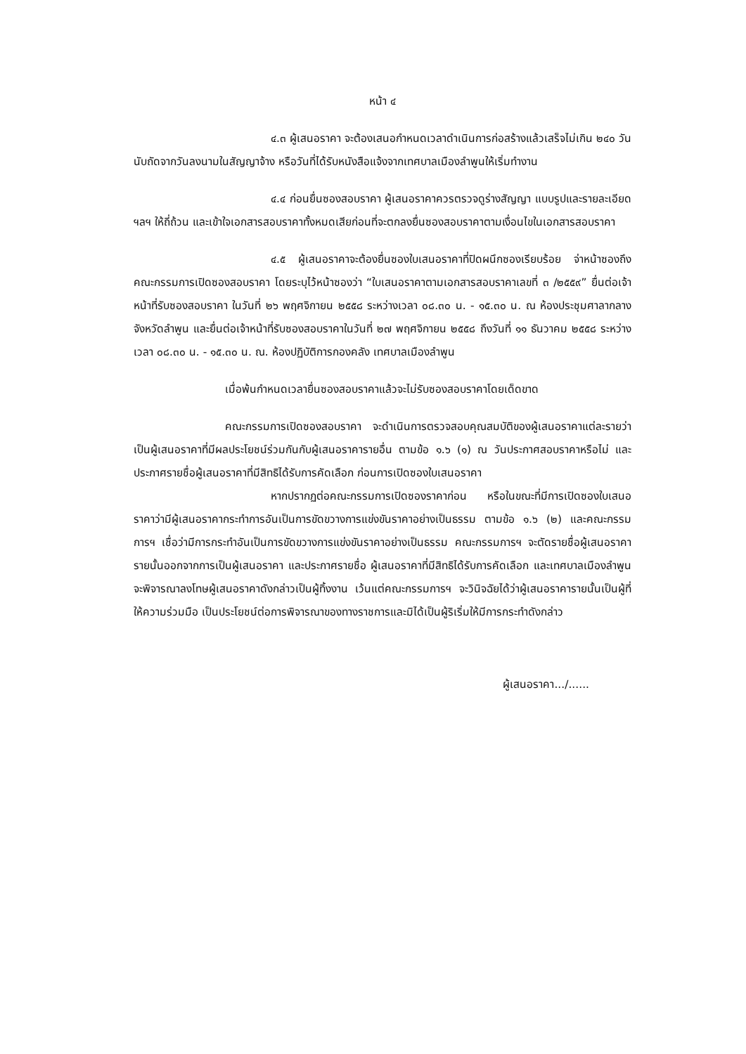หน้า ๔
๔.๓ ผู้เสนอราคา จะต้องเสนอกำหนดเวลาดำเนินการก่อสร้างแล้วเสร็จไม่เกิน ๒๔๐ วัน นับถัดจากวันลงนามในสัญญาจ้าง หรือวันที่ได้รับหนังสือแจ้งจากเทศบาลเมืองลำพูนให้เริ่มทำงาน
๔.๔ ก่อนยื่นซองสอบราคา ผู้เสนอราคาควรตรวจดูร่างสัญญา แบบรูปและรายละเอียด ฯลฯ ให้ถี่ถ้วน และเข้าใจเอกสารสอบราคาทั้งหมดเสียก่อนที่จะตกลงยื่นซองสอบราคาตามเงื่อนไขในเอกสารสอบราคา
๔.๕ ผู้เสนอราคาจะต้องยื่นซองใบเสนอราคาที่ปิดผนึกซองเรียบร้อย จ่าหน้าซองถึงคณะกรรมการเปิดซองสอบราคา โดยระบุไว้หน้าซองว่า “ใบเสนอราคาตามเอกสารสอบราคาเลขที่ ๓ /๒๕๕๙” ยื่นต่อเจ้าหน้าที่รับซองสอบราคา ในวันที่ ๒๖ พฤศจิกายน ๒๕๕๘ ระหว่างเวลา ๐๘.๓๐ น. - ๑๕.๓๐ น. ณ ห้องประชุมศาลากลางจังหวัดลำพูน และยื่นต่อเจ้าหน้าที่รับซองสอบราคาในวันที่ ๒๗ พฤศจิกายน ๒๕๕๘ ถึงวันที่ ๑๑ ธันวาคม ๒๕๕๘ ระหว่างเวลา ๐๘.๓๐ น. - ๑๕.๓๐ น. ณ. ห้องปฏิบัติการกองคลัง เทศบาลเมืองลำพูน
เมื่อพ้นกำหนดเวลายื่นซองสอบราคาแล้วจะไม่รับซองสอบราคาโดยเด็ดขาด
คณะกรรมการเปิดซองสอบราคา จะดำเนินการตรวจสอบคุณสมบัติของผู้เสนอราคาแต่ละรายว่าเป็นผู้เสนอราคาที่มีผลประโยชน์ร่วมกันกับผู้เสนอราคารายอื่น ตามข้อ ๑.๖ (๑) ณ วันประกาศสอบราคาหรือไม่ และประกาศรายชื่อผู้เสนอราคาที่มีสิทธิได้รับการคัดเลือก ก่อนการเปิดซองใบเสนอราคา
หากปรากฏต่อคณะกรรมการเปิดซองราคาก่อน หรือในขณะที่มีการเปิดซองใบเสนอราคาว่ามีผู้เสนอราคากระทำการอันเป็นการขัดขวางการแข่งขันราคาอย่างเป็นธรรม ตามข้อ ๑.๖ (๒) และคณะกรรมการฯ เชื่อว่ามีการกระทำอันเป็นการขัดขวางการแข่งขันราคาอย่างเป็นธรรม คณะกรรมการฯ จะตัดรายชื่อผู้เสนอราคารายนั้นออกจากการเป็นผู้เสนอราคา และประกาศรายชื่อ ผู้เสนอราคาที่มีสิทธิได้รับการคัดเลือก และเทศบาลเมืองลำพูนจะพิจารณาลงโทษผู้เสนอราคาดังกล่าวเป็นผู้ทิ้งงาน เว้นแต่คณะกรรมการฯ จะวินิจฉัยได้ว่าผู้เสนอราคารายนั้นเป็นผู้ที่ให้ความร่วมมือ เป็นประโยชน์ต่อการพิจารณาของทางราชการและมิได้เป็นผู้ริเริ่มให้มีการกระทำดังกล่าว
ผู้เสนอราคา.../......